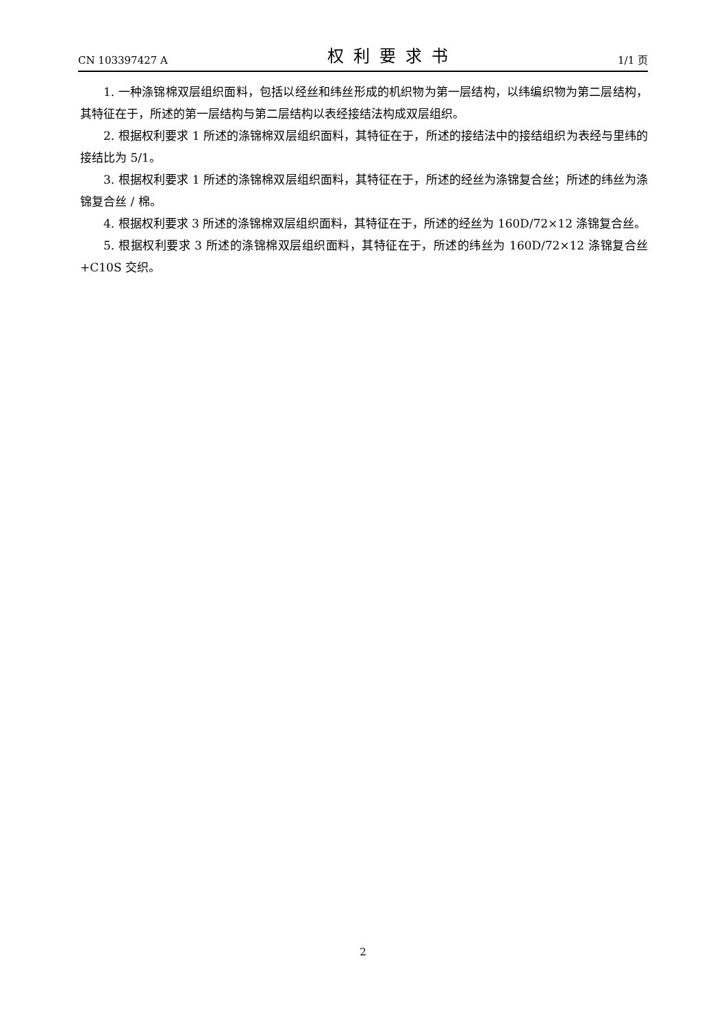CN 103397427 A 权利要求书 1/1 页
1. 一种涤锦棉双层组织面料，包括以经丝和纬丝形成的机织物为第一层结构，以纬编织物为第二层结构，其特征在于，所述的第一层结构与第二层结构以表经接结法构成双层组织。
2. 根据权利要求 1 所述的涤锦棉双层组织面料，其特征在于，所述的接结法中的接结组织为表经与里纬的接结比为 5/1。
3. 根据权利要求 1 所述的涤锦棉双层组织面料，其特征在于，所述的经丝为涤锦复合丝；所述的纬丝为涤锦复合丝 / 棉。
4. 根据权利要求 3 所述的涤锦棉双层组织面料，其特征在于，所述的经丝为 160D/72×12 涤锦复合丝。
5. 根据权利要求 3 所述的涤锦棉双层组织面料，其特征在于，所述的纬丝为 160D/72×12 涤锦复合丝 +C10S 交织。
2